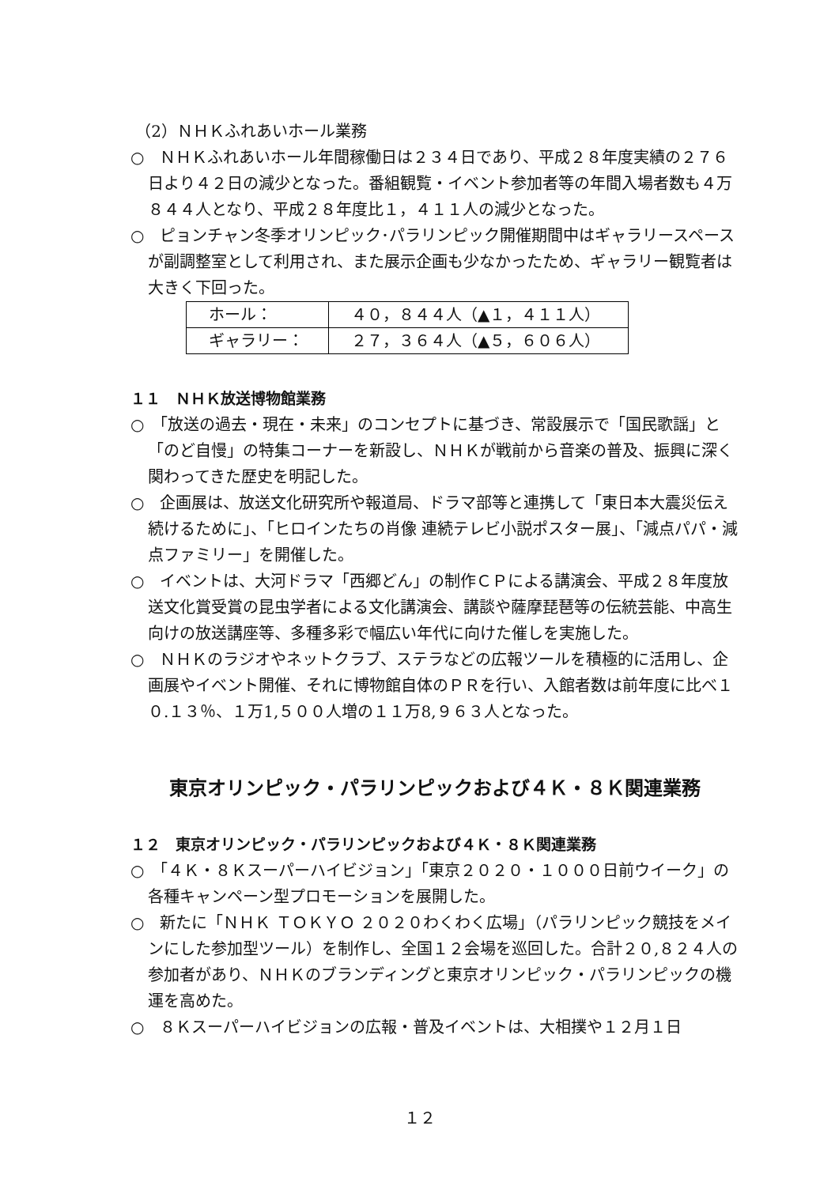（2）ＮＨＫふれあいホール業務
○　ＮＨＫふれあいホール年間稼働日は２３４日であり、平成２８年度実績の２７６日より４２日の減少となった。番組観覧・イベント参加者等の年間入場者数も４万８４４人となり、平成２８年度比１，４１１人の減少となった。
○　ピョンチャン冬季オリンピック･パラリンピック開催期間中はギャラリースペースが副調整室として利用され、また展示企画も少なかったため、ギャラリー観覧者は大きく下回った。
| ホール： | ４０，８４４人（▲１，４１１人） |
| ギャラリー： | ２７，３６４人（▲５，６０６人） |
１１　ＮＨＫ放送博物館業務
○　「放送の過去・現在・未来」のコンセプトに基づき、常設展示で「国民歌謡」と「のど自慢」の特集コーナーを新設し、ＮＨＫが戦前から音楽の普及、振興に深く関わってきた歴史を明記した。
○　企画展は、放送文化研究所や報道局、ドラマ部等と連携して「東日本大震災伝え続けるために」、「ヒロインたちの肖像 連続テレビ小説ポスター展」、「減点パパ・減点ファミリー」を開催した。
○　イベントは、大河ドラマ「西郷どん」の制作ＣＰによる講演会、平成２８年度放送文化賞受賞の昆虫学者による文化講演会、講談や薩摩琵琶等の伝統芸能、中高生向けの放送講座等、多種多彩で幅広い年代に向けた催しを実施した。
○　ＮＨＫのラジオやネットクラブ、ステラなどの広報ツールを積極的に活用し、企画展やイベント開催、それに博物館自体のＰＲを行い、入館者数は前年度に比べ１０.１３％、１万1,５００人増の１１万8,９６３人となった。
東京オリンピック・パラリンピックおよび４Ｋ・８Ｋ関連業務
１２　東京オリンピック・パラリンピックおよび４Ｋ・８Ｋ関連業務
○　「４Ｋ・８Ｋスーパーハイビジョン」「東京２０２０・１０００日前ウイーク」の各種キャンペーン型プロモーションを展開した。
○　新たに「ＮＨＫ ＴＯＫＹＯ ２０２０わくわく広場」（パラリンピック競技をメインにした参加型ツール）を制作し、全国１２会場を巡回した。合計２０,８２４人の参加者があり、ＮＨＫのブランディングと東京オリンピック・パラリンピックの機運を高めた。
○　８Ｋスーパーハイビジョンの広報・普及イベントは、大相撲や１２月１日
１２